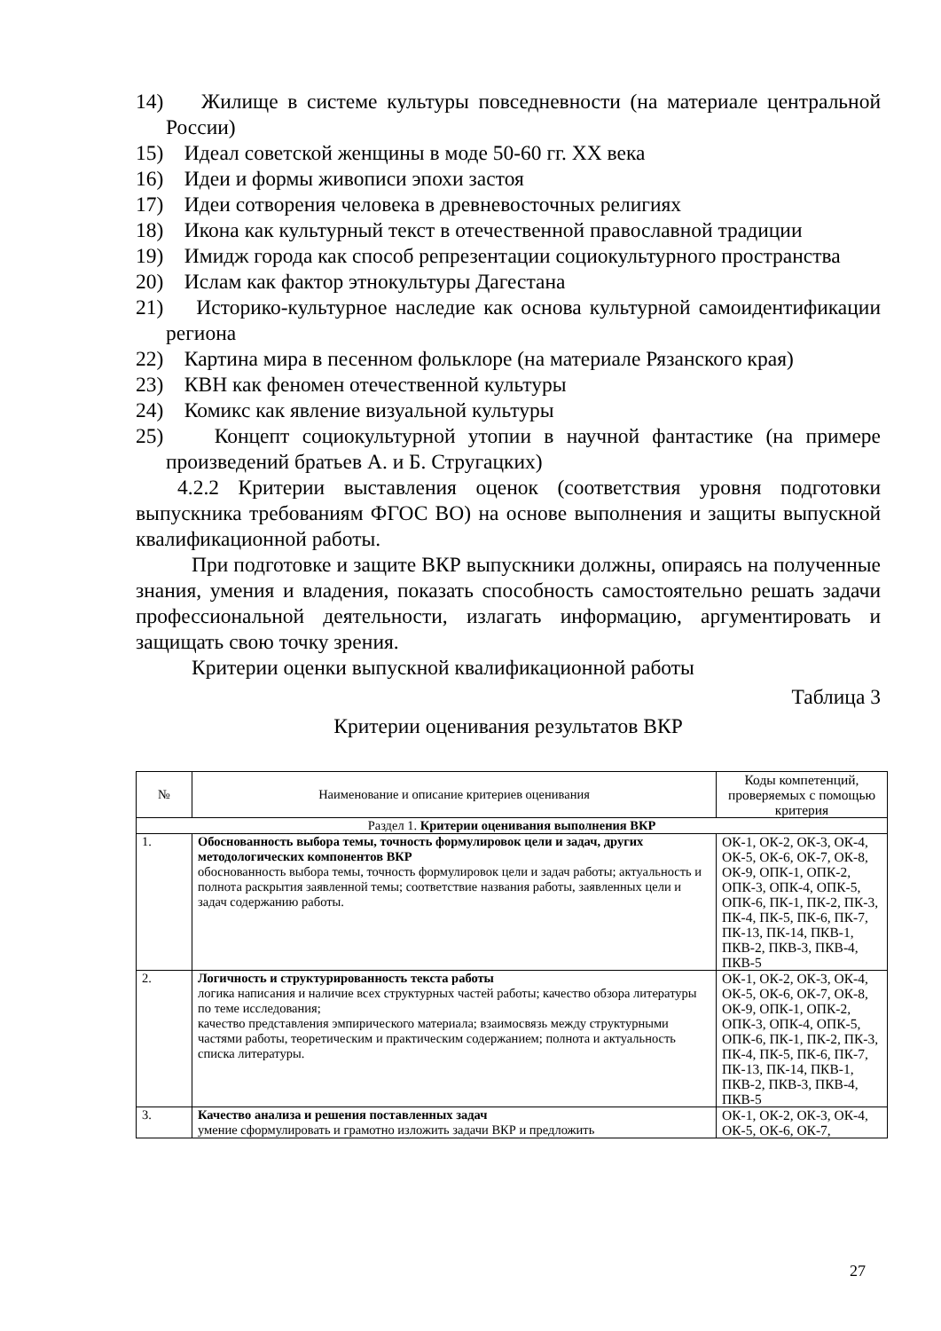14) Жилище в системе культуры повседневности (на материале центральной России)
15) Идеал советской женщины в моде 50-60 гг. XX века
16) Идеи и формы живописи эпохи застоя
17) Идеи сотворения человека в древневосточных религиях
18) Икона как культурный текст в отечественной православной традиции
19) Имидж города как способ репрезентации социокультурного пространства
20) Ислам как фактор этнокультуры Дагестана
21) Историко-культурное наследие как основа культурной самоидентификации региона
22) Картина мира в песенном фольклоре (на материале Рязанского края)
23) КВН как феномен отечественной культуры
24) Комикс как явление визуальной культуры
25) Концепт социокультурной утопии в научной фантастике (на примере произведений братьев А. и Б. Стругацких)
4.2.2 Критерии выставления оценок (соответствия уровня подготовки выпускника требованиям ФГОС ВО) на основе выполнения и защиты выпускной квалификационной работы.
При подготовке и защите ВКР выпускники должны, опираясь на полученные знания, умения и владения, показать способность самостоятельно решать задачи профессиональной деятельности, излагать информацию, аргументировать и защищать свою точку зрения.
Критерии оценки выпускной квалификационной работы
Таблица 3
Критерии оценивания результатов ВКР
| № | Наименование и описание критериев оценивания | Коды компетенций, проверяемых с помощью критерия |
| --- | --- | --- |
| Раздел 1. Критерии оценивания выполнения ВКР | | |
| 1. | Обоснованность выбора темы, точность формулировок цели и задач, других методологических компонентов ВКР обоснованность выбора темы, точность формулировок цели и задач работы; актуальность и полнота раскрытия заявленной темы; соответствие названия работы, заявленных цели и задач содержанию работы. | ОК-1, ОК-2, ОК-3, ОК-4, ОК-5, ОК-6, ОК-7, ОК-8, ОК-9, ОПК-1, ОПК-2, ОПК-3, ОПК-4, ОПК-5, ОПК-6, ПК-1, ПК-2, ПК-3, ПК-4, ПК-5, ПК-6, ПК-7, ПК-13, ПК-14, ПКВ-1, ПКВ-2, ПКВ-3, ПКВ-4, ПКВ-5 |
| 2. | Логичность и структурированность текста работы логика написания и наличие всех структурных частей работы; качество обзора литературы по теме исследования; качество представления эмпирического материала; взаимосвязь между структурными частями работы, теоретическим и практическим содержанием; полнота и актуальность списка литературы. | ОК-1, ОК-2, ОК-3, ОК-4, ОК-5, ОК-6, ОК-7, ОК-8, ОК-9, ОПК-1, ОПК-2, ОПК-3, ОПК-4, ОПК-5, ОПК-6, ПК-1, ПК-2, ПК-3, ПК-4, ПК-5, ПК-6, ПК-7, ПК-13, ПК-14, ПКВ-1, ПКВ-2, ПКВ-3, ПКВ-4, ПКВ-5 |
| 3. | Качество анализа и решения поставленных задач умение сформулировать и грамотно изложить задачи ВКР и предложить | ОК-1, ОК-2, ОК-3, ОК-4, ОК-5, ОК-6, ОК-7, |
27